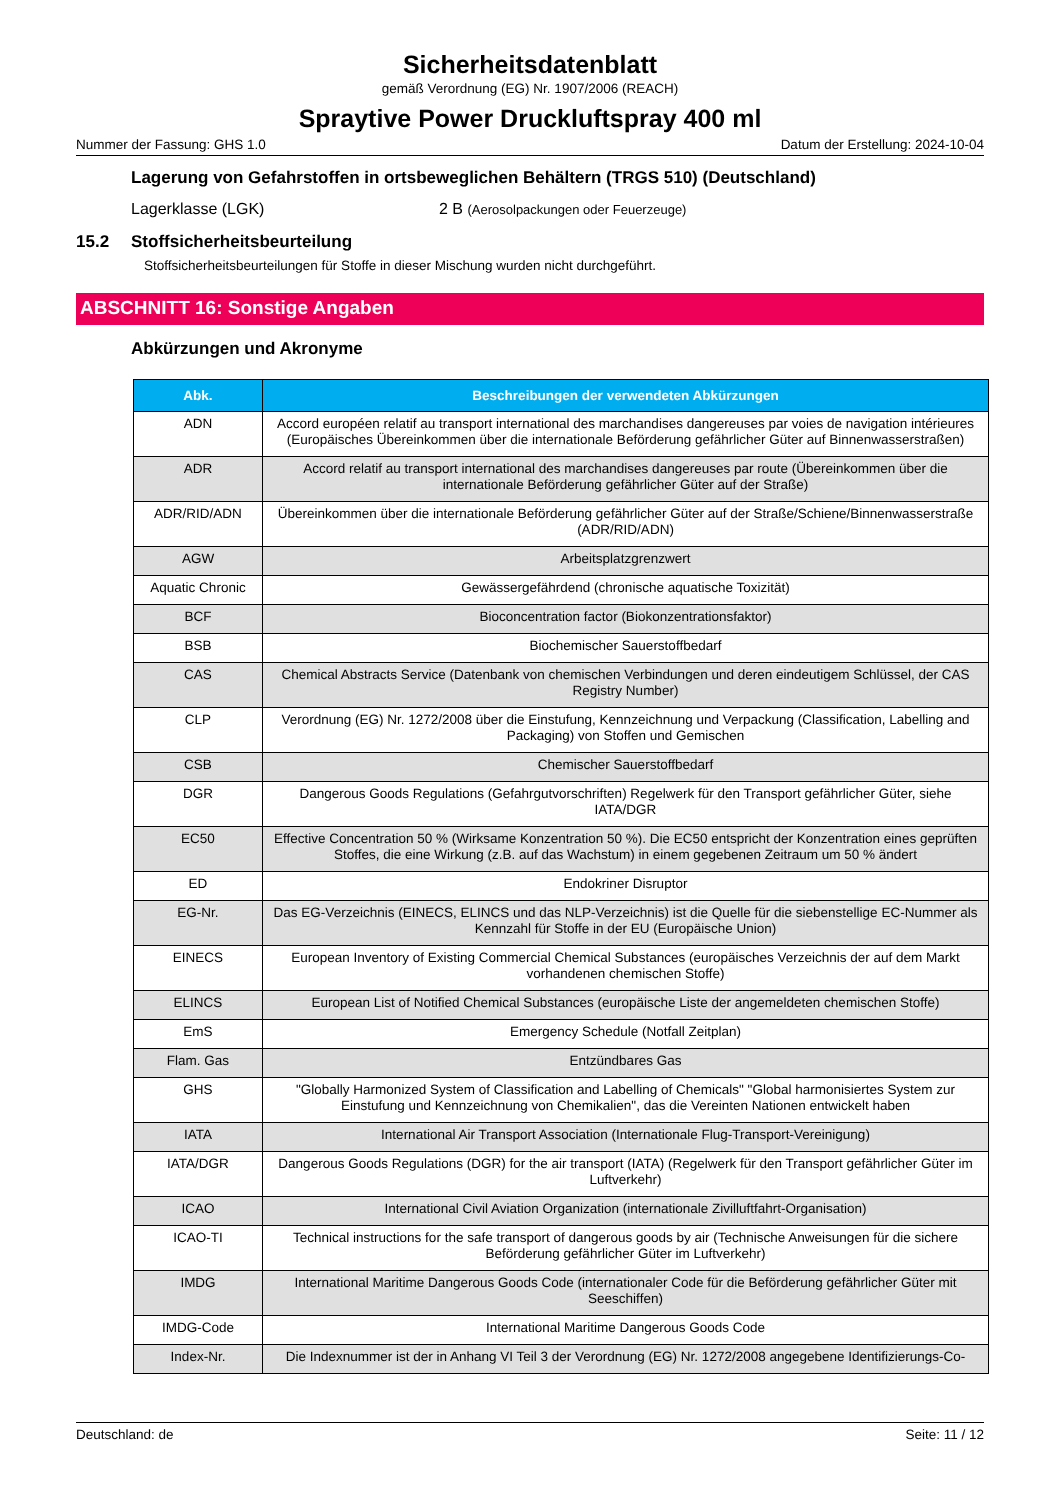Sicherheitsdatenblatt
gemäß Verordnung (EG) Nr. 1907/2006 (REACH)
Spraytive Power Druckluftspray 400 ml
Nummer der Fassung: GHS 1.0 Datum der Erstellung: 2024-10-04
Lagerung von Gefahrstoffen in ortsbeweglichen Behältern (TRGS 510) (Deutschland)
Lagerklasse (LGK) 2 B (Aerosolpackungen oder Feuerzeuge)
15.2 Stoffsicherheitsbeurteilung
Stoffsicherheitsbeurteilungen für Stoffe in dieser Mischung wurden nicht durchgeführt.
ABSCHNITT 16: Sonstige Angaben
Abkürzungen und Akronyme
| Abk. | Beschreibungen der verwendeten Abkürzungen |
| --- | --- |
| ADN | Accord européen relatif au transport international des marchandises dangereuses par voies de navigation intérieures (Europäisches Übereinkommen über die internationale Beförderung gefährlicher Güter auf Binnenwasserstraßen) |
| ADR | Accord relatif au transport international des marchandises dangereuses par route (Übereinkommen über die internationale Beförderung gefährlicher Güter auf der Straße) |
| ADR/RID/ADN | Übereinkommen über die internationale Beförderung gefährlicher Güter auf der Straße/Schiene/Binnenwasserstraße (ADR/RID/ADN) |
| AGW | Arbeitsplatzgrenzwert |
| Aquatic Chronic | Gewässergefährdend (chronische aquatische Toxizität) |
| BCF | Bioconcentration factor (Biokonzentrationsfaktor) |
| BSB | Biochemischer Sauerstoffbedarf |
| CAS | Chemical Abstracts Service (Datenbank von chemischen Verbindungen und deren eindeutigem Schlüssel, der CAS Registry Number) |
| CLP | Verordnung (EG) Nr. 1272/2008 über die Einstufung, Kennzeichnung und Verpackung (Classification, Labelling and Packaging) von Stoffen und Gemischen |
| CSB | Chemischer Sauerstoffbedarf |
| DGR | Dangerous Goods Regulations (Gefahrgutvorschriften) Regelwerk für den Transport gefährlicher Güter, siehe IATA/DGR |
| EC50 | Effective Concentration 50 % (Wirksame Konzentration 50 %). Die EC50 entspricht der Konzentration eines geprüften Stoffes, die eine Wirkung (z.B. auf das Wachstum) in einem gegebenen Zeitraum um 50 % ändert |
| ED | Endokriner Disruptor |
| EG-Nr. | Das EG-Verzeichnis (EINECS, ELINCS und das NLP-Verzeichnis) ist die Quelle für die siebenstellige EC-Nummer als Kennzahl für Stoffe in der EU (Europäische Union) |
| EINECS | European Inventory of Existing Commercial Chemical Substances (europäisches Verzeichnis der auf dem Markt vorhandenen chemischen Stoffe) |
| ELINCS | European List of Notified Chemical Substances (europäische Liste der angemeldeten chemischen Stoffe) |
| EmS | Emergency Schedule (Notfall Zeitplan) |
| Flam. Gas | Entzündbares Gas |
| GHS | "Globally Harmonized System of Classification and Labelling of Chemicals" "Global harmonisiertes System zur Einstufung und Kennzeichnung von Chemikalien", das die Vereinten Nationen entwickelt haben |
| IATA | International Air Transport Association (Internationale Flug-Transport-Vereinigung) |
| IATA/DGR | Dangerous Goods Regulations (DGR) for the air transport (IATA) (Regelwerk für den Transport gefährlicher Güter im Luftverkehr) |
| ICAO | International Civil Aviation Organization (internationale Zivilluftfahrt-Organisation) |
| ICAO-TI | Technical instructions for the safe transport of dangerous goods by air (Technische Anweisungen für die sichere Beförderung gefährlicher Güter im Luftverkehr) |
| IMDG | International Maritime Dangerous Goods Code (internationaler Code für die Beförderung gefährlicher Güter mit Seeschiffen) |
| IMDG-Code | International Maritime Dangerous Goods Code |
| Index-Nr. | Die Indexnummer ist der in Anhang VI Teil 3 der Verordnung (EG) Nr. 1272/2008 angegebene Identifizierungs-Co- |
Deutschland: de Seite: 11 / 12